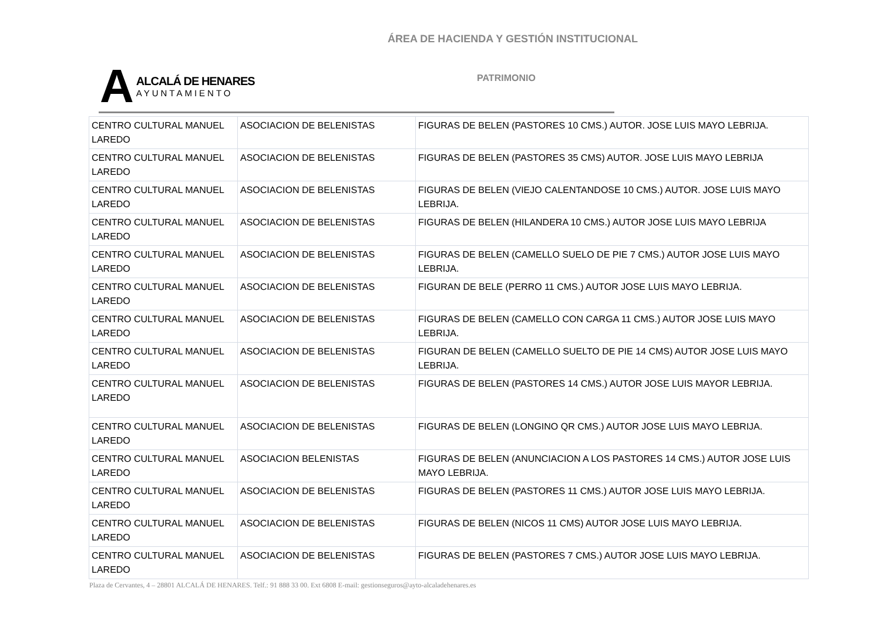ÁREA DE HACIENDA Y GESTIÓN INSTITUCIONAL
A
ALCALÁ DE HENARES
AYUNTAMIENTO
PATRIMONIO
| CENTRO CULTURAL MANUEL LAREDO | ASOCIACION DE BELENISTAS | FIGURAS DE BELEN (PASTORES 10 CMS.) AUTOR. JOSE LUIS MAYO LEBRIJA. |
| CENTRO CULTURAL MANUEL LAREDO | ASOCIACION DE BELENISTAS | FIGURAS DE BELEN (PASTORES 35 CMS) AUTOR. JOSE LUIS MAYO LEBRIJA |
| CENTRO CULTURAL MANUEL LAREDO | ASOCIACION DE BELENISTAS | FIGURAS DE BELEN (VIEJO CALENTANDOSE 10 CMS.) AUTOR. JOSE LUIS MAYO LEBRIJA. |
| CENTRO CULTURAL MANUEL LAREDO | ASOCIACION DE BELENISTAS | FIGURAS DE BELEN (HILANDERA 10 CMS.) AUTOR JOSE LUIS MAYO LEBRIJA |
| CENTRO CULTURAL MANUEL LAREDO | ASOCIACION DE BELENISTAS | FIGURAS DE BELEN (CAMELLO SUELO DE PIE 7 CMS.) AUTOR JOSE LUIS MAYO LEBRIJA. |
| CENTRO CULTURAL MANUEL LAREDO | ASOCIACION DE BELENISTAS | FIGURAN DE BELE (PERRO 11 CMS.) AUTOR JOSE LUIS MAYO LEBRIJA. |
| CENTRO CULTURAL MANUEL LAREDO | ASOCIACION DE BELENISTAS | FIGURAS DE BELEN (CAMELLO CON CARGA 11 CMS.) AUTOR JOSE LUIS MAYO LEBRIJA. |
| CENTRO CULTURAL MANUEL LAREDO | ASOCIACION DE BELENISTAS | FIGURAN DE BELEN (CAMELLO SUELTO DE PIE 14 CMS) AUTOR JOSE LUIS MAYO LEBRIJA. |
| CENTRO CULTURAL MANUEL LAREDO | ASOCIACION DE BELENISTAS | FIGURAS DE BELEN (PASTORES 14 CMS.) AUTOR JOSE LUIS MAYOR LEBRIJA. |
| CENTRO CULTURAL MANUEL LAREDO | ASOCIACION DE BELENISTAS | FIGURAS DE BELEN (LONGINO QR CMS.) AUTOR JOSE LUIS MAYO LEBRIJA. |
| CENTRO CULTURAL MANUEL LAREDO | ASOCIACION BELENISTAS | FIGURAS DE BELEN (ANUNCIACION A LOS PASTORES 14 CMS.) AUTOR JOSE LUIS MAYO LEBRIJA. |
| CENTRO CULTURAL MANUEL LAREDO | ASOCIACION DE BELENISTAS | FIGURAS DE BELEN (PASTORES 11 CMS.) AUTOR JOSE LUIS MAYO LEBRIJA. |
| CENTRO CULTURAL MANUEL LAREDO | ASOCIACION DE BELENISTAS | FIGURAS DE BELEN (NICOS 11 CMS) AUTOR JOSE LUIS MAYO LEBRIJA. |
| CENTRO CULTURAL MANUEL LAREDO | ASOCIACION DE BELENISTAS | FIGURAS DE BELEN (PASTORES 7 CMS.) AUTOR JOSE LUIS MAYO LEBRIJA. |
Plaza de Cervantes, 4 – 28801 ALCALÁ DE HENARES. Telf.: 91 888 33 00. Ext 6808 E-mail: gestionseguros@ayto-alcaladehenares.es